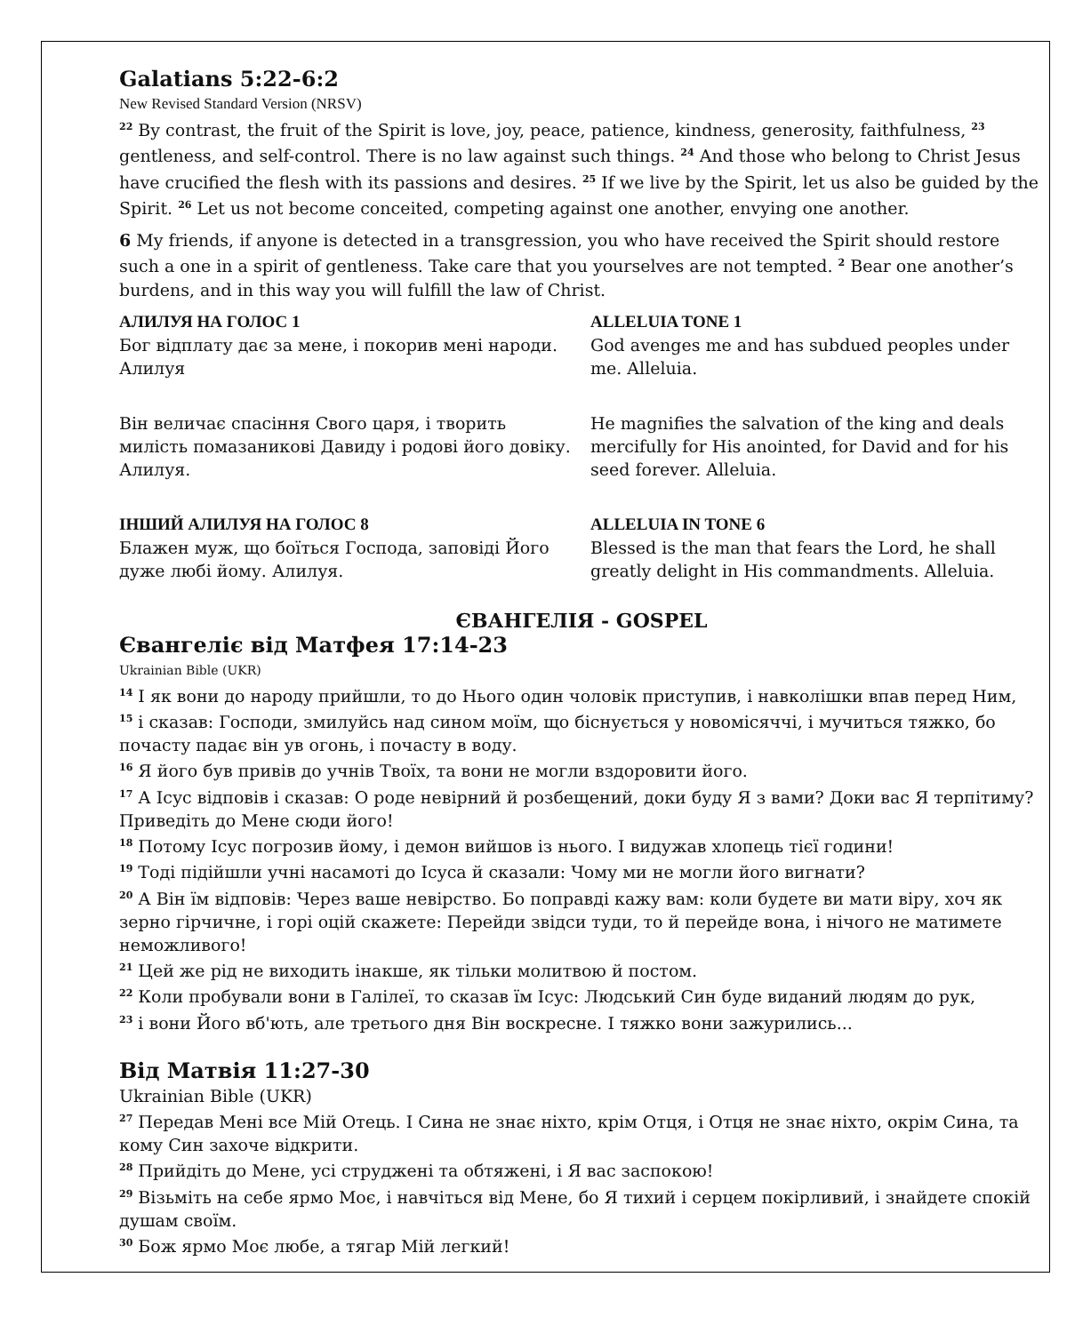Galatians 5:22-6:2
New Revised Standard Version (NRSV)
<sup>22</sup> By contrast, the fruit of the Spirit is love, joy, peace, patience, kindness, generosity, faithfulness, <sup>23</sup> gentleness, and self-control. There is no law against such things. <sup>24</sup> And those who belong to Christ Jesus have crucified the flesh with its passions and desires. <sup>25</sup> If we live by the Spirit, let us also be guided by the Spirit. <sup>26</sup> Let us not become conceited, competing against one another, envying one another.
6 My friends, if anyone is detected in a transgression, you who have received the Spirit should restore such a one in a spirit of gentleness. Take care that you yourselves are not tempted. <sup>2</sup> Bear one another’s burdens, and in this way you will fulfill the law of Christ.
АЛИЛУЯ НА ГОЛОС 1
Бог відплату дає за мене, і покорив мені народи. Алилуя
Він величає спасіння Свого царя, і творить милість помазаникові Давиду і родові його довіку. Алилуя.
ІНШИЙ АЛИЛУЯ НА ГОЛОС 8
Блажен муж, що боїться Господа, заповіді Його дуже любі йому. Алилуя.
ALLELUIA TONE 1
God avenges me and has subdued peoples under me. Alleluia.
He magnifies the salvation of the king and deals mercifully for His anointed, for David and for his seed forever. Alleluia.
ALLELUIA IN TONE 6
Blessed is the man that fears the Lord, he shall greatly delight in His commandments. Alleluia.
ЄВАНГЕЛІЯ - GOSPEL
Євангеліє від Матфея 17:14-23
Ukrainian Bible (UKR)
<sup>14</sup> І як вони до народу прийшли, то до Нього один чоловік приступив, і навколішки впав перед Ним,
<sup>15</sup> і сказав: Господи, змилуйсь над сином моїм, що біснується у новомісяччі, і мучиться тяжко, бо почасту падає він ув огонь, і почасту в воду.
<sup>16</sup> Я його був привів до учнів Твоїх, та вони не могли вздоровити його.
<sup>17</sup> А Ісус відповів і сказав: О роде невірний й розбещений, доки буду Я з вами? Доки вас Я терпітиму? Приведіть до Мене сюди його!
<sup>18</sup> Потому Ісус погрозив йому, і демон вийшов із нього. І видужав хлопець тієї години!
<sup>19</sup> Тоді підійшли учні насамоті до Ісуса й сказали: Чому ми не могли його вигнати?
<sup>20</sup> А Він їм відповів: Через ваше невірство. Бо поправді кажу вам: коли будете ви мати віру, хоч як зерно гірчичне, і горі оцій скажете: Перейди звідси туди, то й перейде вона, і нічого не матимете неможливого!
<sup>21</sup> Цей же рід не виходить інакше, як тільки молитвою й постом.
<sup>22</sup> Коли пробували вони в Галілеї, то сказав їм Ісус: Людський Син буде виданий людям до рук,
<sup>23</sup> і вони Його вб'ють, але третього дня Він воскресне. І тяжко вони зажурились...
Від Матвія 11:27-30
Ukrainian Bible (UKR)
<sup>27</sup> Передав Мені все Мій Отець. І Сина не знає ніхто, крім Отця, і Отця не знає ніхто, окрім Сина, та кому Син захоче відкрити.
<sup>28</sup> Прийдіть до Мене, усі струджені та обтяжені, і Я вас заспокою!
<sup>29</sup> Візьміть на себе ярмо Моє, і навчіться від Мене, бо Я тихий і серцем покірливий, і знайдете спокій душам своїм.
<sup>30</sup> Бож ярмо Моє любе, а тягар Мій легкий!